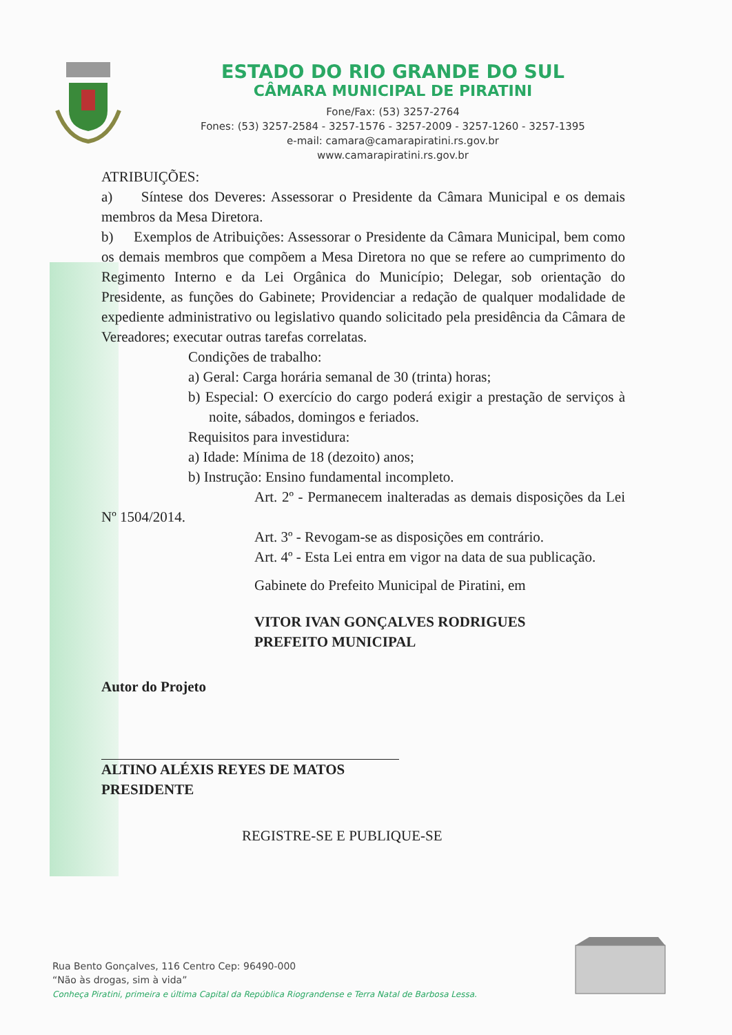ESTADO DO RIO GRANDE DO SUL
CÂMARA MUNICIPAL DE PIRATINI
Fone/Fax: (53) 3257-2764
Fones: (53) 3257-2584 - 3257-1576 - 3257-2009 - 3257-1260 - 3257-1395
e-mail: camara@camarapiratini.rs.gov.br
www.camarapiratini.rs.gov.br
ATRIBUIÇÕES:
a) Síntese dos Deveres: Assessorar o Presidente da Câmara Municipal e os demais membros da Mesa Diretora.
b) Exemplos de Atribuições: Assessorar o Presidente da Câmara Municipal, bem como os demais membros que compõem a Mesa Diretora no que se refere ao cumprimento do Regimento Interno e da Lei Orgânica do Município; Delegar, sob orientação do Presidente, as funções do Gabinete; Providenciar a redação de qualquer modalidade de expediente administrativo ou legislativo quando solicitado pela presidência da Câmara de Vereadores; executar outras tarefas correlatas.
Condições de trabalho:
a) Geral: Carga horária semanal de 30 (trinta) horas;
b) Especial: O exercício do cargo poderá exigir a prestação de serviços à noite, sábados, domingos e feriados.
Requisitos para investidura:
a) Idade: Mínima de 18 (dezoito) anos;
b) Instrução: Ensino fundamental incompleto.
Art. 2º - Permanecem inalteradas as demais disposições da Lei Nº 1504/2014.
Art. 3º - Revogam-se as disposições em contrário.
Art. 4º - Esta Lei entra em vigor na data de sua publicação.
Gabinete do Prefeito Municipal de Piratini, em
VITOR IVAN GONÇALVES RODRIGUES
PREFEITO MUNICIPAL
Autor do Projeto
ALTINO ALÉXIS REYES DE MATOS
PRESIDENTE
REGISTRE-SE E PUBLIQUE-SE
Rua Bento Gonçalves, 116 Centro Cep: 96490-000
“Não às drogas, sim à vida”
Conheça Piratini, primeira e última Capital da República Riograndense e Terra Natal de Barbosa Lessa.